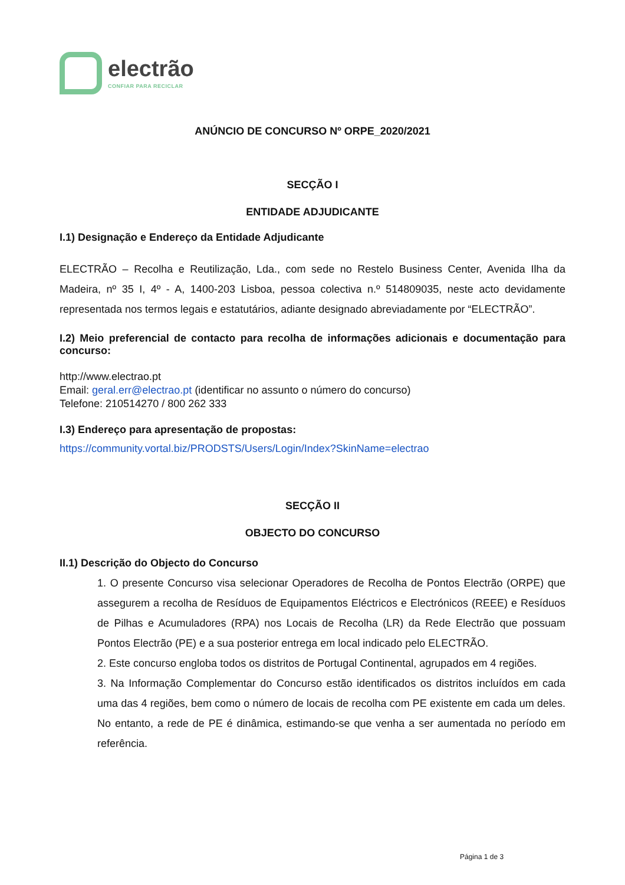electrão
CONFIAR PARA RECICLAR
ANÚNCIO DE CONCURSO Nº ORPE_2020/2021
SECÇÃO I
ENTIDADE ADJUDICANTE
I.1) Designação e Endereço da Entidade Adjudicante
ELECTRÃO – Recolha e Reutilização, Lda., com sede no Restelo Business Center, Avenida Ilha da Madeira, nº 35 I, 4º - A, 1400-203 Lisboa, pessoa colectiva n.º 514809035, neste acto devidamente representada nos termos legais e estatutários, adiante designado abreviadamente por “ELECTRÃO”.
I.2) Meio preferencial de contacto para recolha de informações adicionais e documentação para concurso:
http://www.electrao.pt
Email: geral.err@electrao.pt (identificar no assunto o número do concurso)
Telefone: 210514270 / 800 262 333
I.3) Endereço para apresentação de propostas:
https://community.vortal.biz/PRODSTS/Users/Login/Index?SkinName=electrao
SECÇÃO II
OBJECTO DO CONCURSO
II.1) Descrição do Objecto do Concurso
1. O presente Concurso visa selecionar Operadores de Recolha de Pontos Electrão (ORPE) que assegurem a recolha de Resíduos de Equipamentos Eléctricos e Electrónicos (REEE) e Resíduos de Pilhas e Acumuladores (RPA) nos Locais de Recolha (LR) da Rede Electrão que possuam Pontos Electrão (PE) e a sua posterior entrega em local indicado pelo ELECTRÃO.
2. Este concurso engloba todos os distritos de Portugal Continental, agrupados em 4 regiões.
3. Na Informação Complementar do Concurso estão identificados os distritos incluídos em cada uma das 4 regiões, bem como o número de locais de recolha com PE existente em cada um deles. No entanto, a rede de PE é dinâmica, estimando-se que venha a ser aumentada no período em referência.
Página 1 de 3